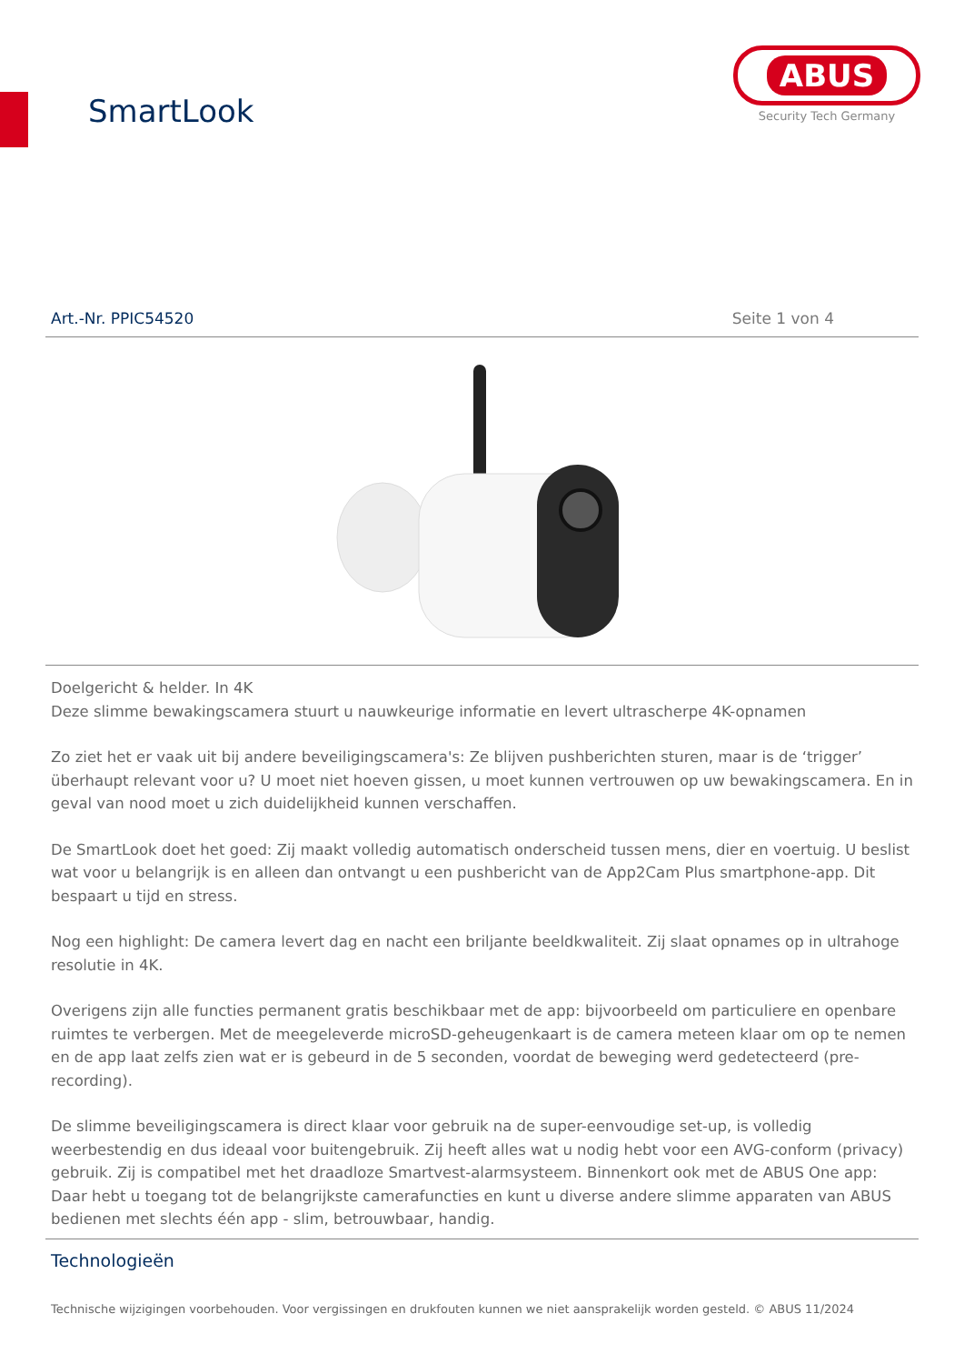SmartLook
ABUS
Security Tech Germany
Art.-Nr. PPIC54520 Seite 1 von 4
Doelgericht & helder. In 4K
Deze slimme bewakingscamera stuurt u nauwkeurige informatie en levert ultrascherpe 4K-opnamen
Zo ziet het er vaak uit bij andere beveiligingscamera's: Ze blijven pushberichten sturen, maar is de ‘trigger’ überhaupt relevant voor u? U moet niet hoeven gissen, u moet kunnen vertrouwen op uw bewakingscamera. En in geval van nood moet u zich duidelijkheid kunnen verschaffen.
De SmartLook doet het goed: Zij maakt volledig automatisch onderscheid tussen mens, dier en voertuig. U beslist wat voor u belangrijk is en alleen dan ontvangt u een pushbericht van de App2Cam Plus smartphone-app. Dit bespaart u tijd en stress.
Nog een highlight: De camera levert dag en nacht een briljante beeldkwaliteit. Zij slaat opnames op in ultrahoge resolutie in 4K.
Overigens zijn alle functies permanent gratis beschikbaar met de app: bijvoorbeeld om particuliere en openbare ruimtes te verbergen. Met de meegeleverde microSD-geheugenkaart is de camera meteen klaar om op te nemen en de app laat zelfs zien wat er is gebeurd in de 5 seconden, voordat de beweging werd gedetecteerd (pre-recording).
De slimme beveiligingscamera is direct klaar voor gebruik na de super-eenvoudige set-up, is volledig weerbestendig en dus ideaal voor buitengebruik. Zij heeft alles wat u nodig hebt voor een AVG-conform (privacy) gebruik. Zij is compatibel met het draadloze Smartvest-alarmsysteem. Binnenkort ook met de ABUS One app: Daar hebt u toegang tot de belangrijkste camerafuncties en kunt u diverse andere slimme apparaten van ABUS bedienen met slechts één app - slim, betrouwbaar, handig.
Technologieën
Technische wijzigingen voorbehouden. Voor vergissingen en drukfouten kunnen we niet aansprakelijk worden gesteld. © ABUS 11/2024